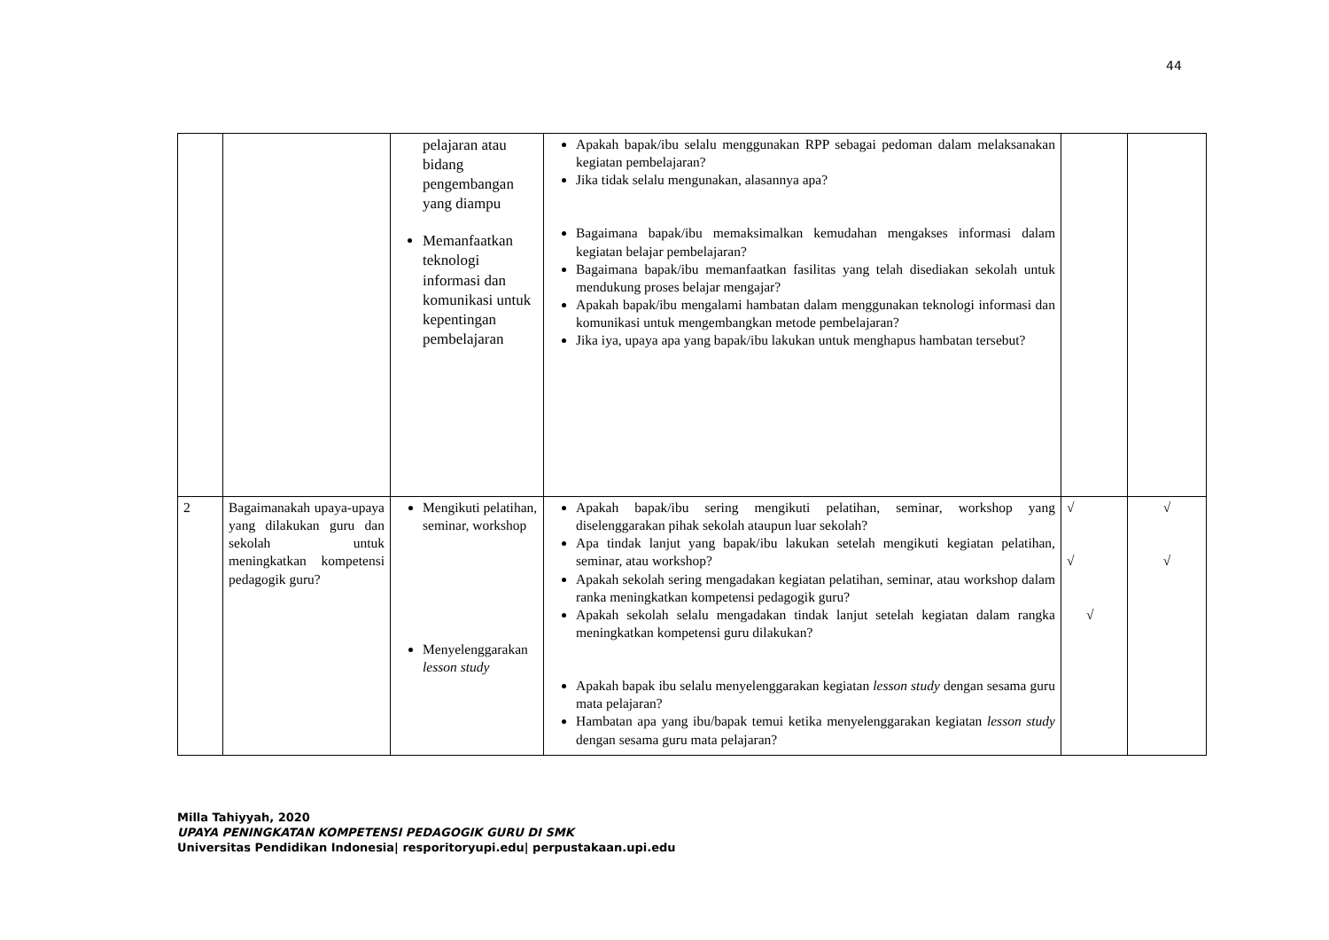44
| | | pelajaran atau bidang pengembangan yang diampu Memanfaatkan teknologi informasi dan komunikasi untuk kepentingan pembelajaran | Apakah bapak/ibu selalu menggunakan RPP sebagai pedoman dalam melaksanakan kegiatan pembelajaran? Jika tidak selalu mengunakan, alasannya apa? Bagaimana bapak/ibu memaksimalkan kemudahan mengakses informasi dalam kegiatan belajar pembelajaran? Bagaimana bapak/ibu memanfaatkan fasilitas yang telah disediakan sekolah untuk mendukung proses belajar mengajar? Apakah bapak/ibu mengalami hambatan dalam menggunakan teknologi informasi dan komunikasi untuk mengembangkan metode pembelajaran? Jika iya, upaya apa yang bapak/ibu lakukan untuk menghapus hambatan tersebut? | | |
| 2 | Bagaimanakah upaya-upaya yang dilakukan guru dan sekolah untuk meningkatkan kompetensi pedagogik guru? | Mengikuti pelatihan, seminar, workshop Menyelenggarakan lesson study | Apakah bapak/ibu sering mengikuti pelatihan, seminar, workshop yang diselenggarakan pihak sekolah ataupun luar sekolah? Apa tindak lanjut yang bapak/ibu lakukan setelah mengikuti kegiatan pelatihan, seminar, atau workshop? Apakah sekolah sering mengadakan kegiatan pelatihan, seminar, atau workshop dalam ranka meningkatkan kompetensi pedagogik guru? Apakah sekolah selalu mengadakan tindak lanjut setelah kegiatan dalam rangka meningkatkan kompetensi guru dilakukan? Apakah bapak ibu selalu menyelenggarakan kegiatan lesson study dengan sesama guru mata pelajaran? Hambatan apa yang ibu/bapak temui ketika menyelenggarakan kegiatan lesson study dengan sesama guru mata pelajaran? | √ √ √ | √ √ |
Milla Tahiyyah, 2020
UPAYA PENINGKATAN KOMPETENSI PEDAGOGIK GURU DI SMK
Universitas Pendidikan Indonesia| resporitoryupi.edu| perpustakaan.upi.edu